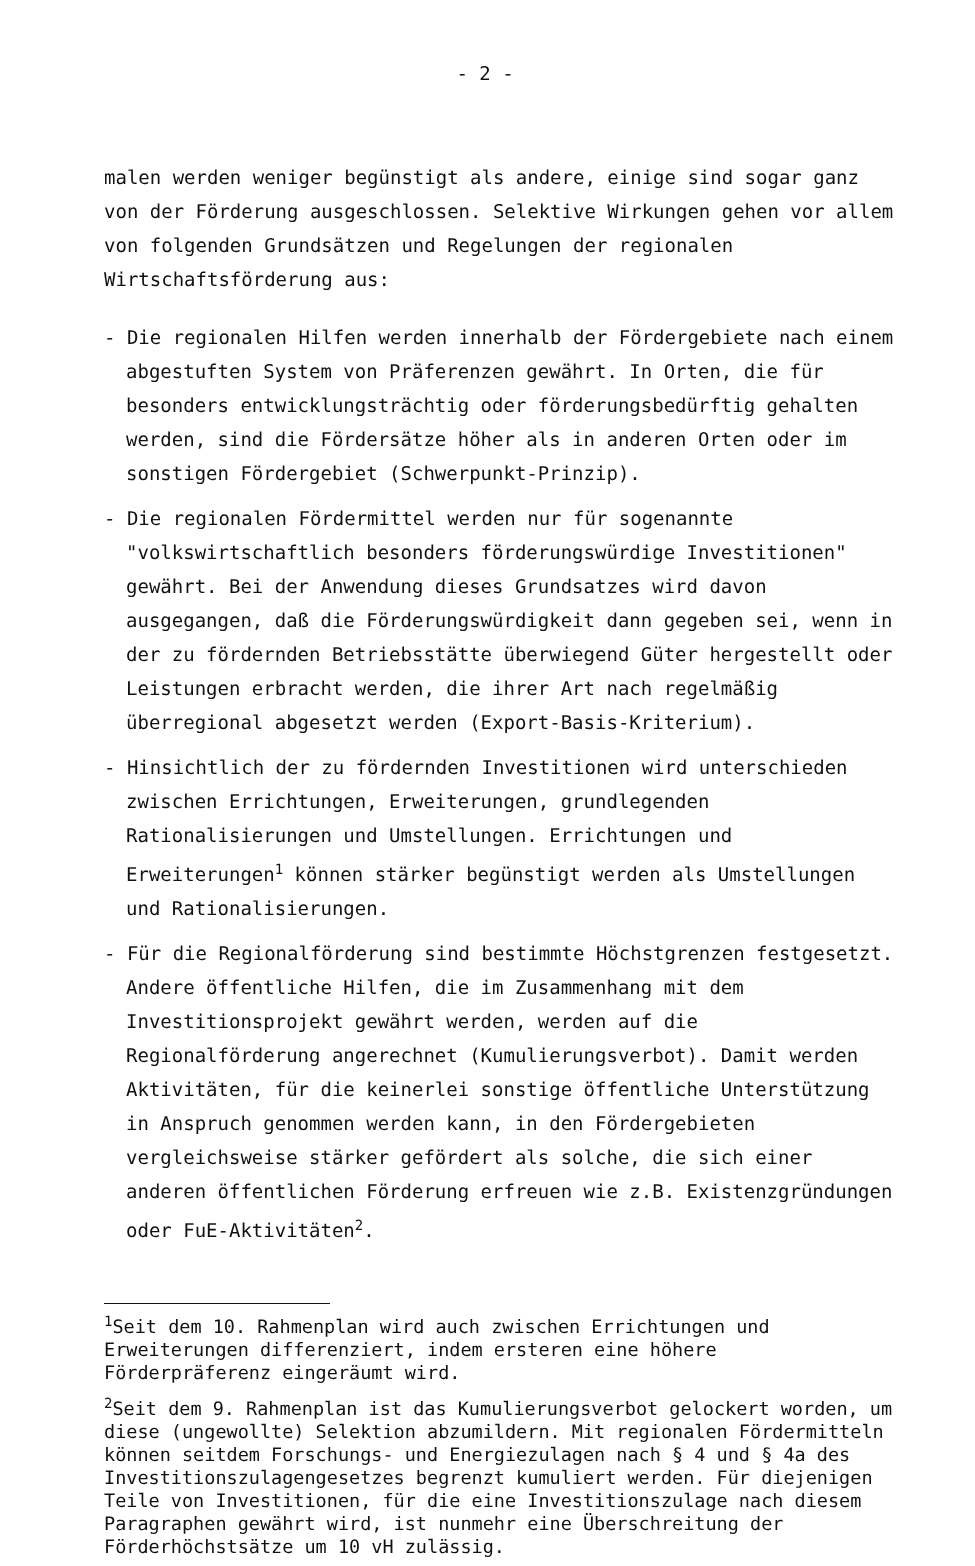- 2 -
malen werden weniger begünstigt als andere, einige sind sogar ganz von der Förderung ausgeschlossen. Selektive Wirkungen gehen vor allem von folgenden Grundsätzen und Regelungen der regionalen Wirtschaftsförderung aus:
- Die regionalen Hilfen werden innerhalb der Fördergebiete nach einem abgestuften System von Präferenzen gewährt. In Orten, die für besonders entwicklungsträchtig oder förderungsbedürftig gehalten werden, sind die Fördersätze höher als in anderen Orten oder im sonstigen Fördergebiet (Schwerpunkt-Prinzip).
- Die regionalen Fördermittel werden nur für sogenannte "volkswirtschaftlich besonders förderungswürdige Investitionen" gewährt. Bei der Anwendung dieses Grundsatzes wird davon ausgegangen, daß die Förderungswürdigkeit dann gegeben sei, wenn in der zu fördernden Betriebsstätte überwiegend Güter hergestellt oder Leistungen erbracht werden, die ihrer Art nach regelmäßig überregional abgesetzt werden (Export-Basis-Kriterium).
- Hinsichtlich der zu fördernden Investitionen wird unterschieden zwischen Errichtungen, Erweiterungen, grundlegenden Rationalisierungen und Umstellungen. Errichtungen und Erweiterungen<sup>1</sup> können stärker begünstigt werden als Umstellungen und Rationalisierungen.
- Für die Regionalförderung sind bestimmte Höchstgrenzen festgesetzt. Andere öffentliche Hilfen, die im Zusammenhang mit dem Investitionsprojekt gewährt werden, werden auf die Regionalförderung angerechnet (Kumulierungsverbot). Damit werden Aktivitäten, für die keinerlei sonstige öffentliche Unterstützung in Anspruch genommen werden kann, in den Fördergebieten vergleichsweise stärker gefördert als solche, die sich einer anderen öffentlichen Förderung erfreuen wie z.B. Existenzgründungen oder FuE-Aktivitäten<sup>2</sup>.
<sup>1</sup> Seit dem 10. Rahmenplan wird auch zwischen Errichtungen und Erweiterungen differenziert, indem ersteren eine höhere Förderpräferenz eingeräumt wird.
<sup>2</sup> Seit dem 9. Rahmenplan ist das Kumulierungsverbot gelockert worden, um diese (ungewollte) Selektion abzumildern. Mit regionalen Fördermitteln können seitdem Forschungs- und Energiezulagen nach § 4 und § 4a des Investitionszulagengesetzes begrenzt kumuliert werden. Für diejenigen Teile von Investitionen, für die eine Investitionszulage nach diesem Paragraphen gewährt wird, ist nunmehr eine Überschreitung der Förderhöchstsätze um 10 vH zulässig.